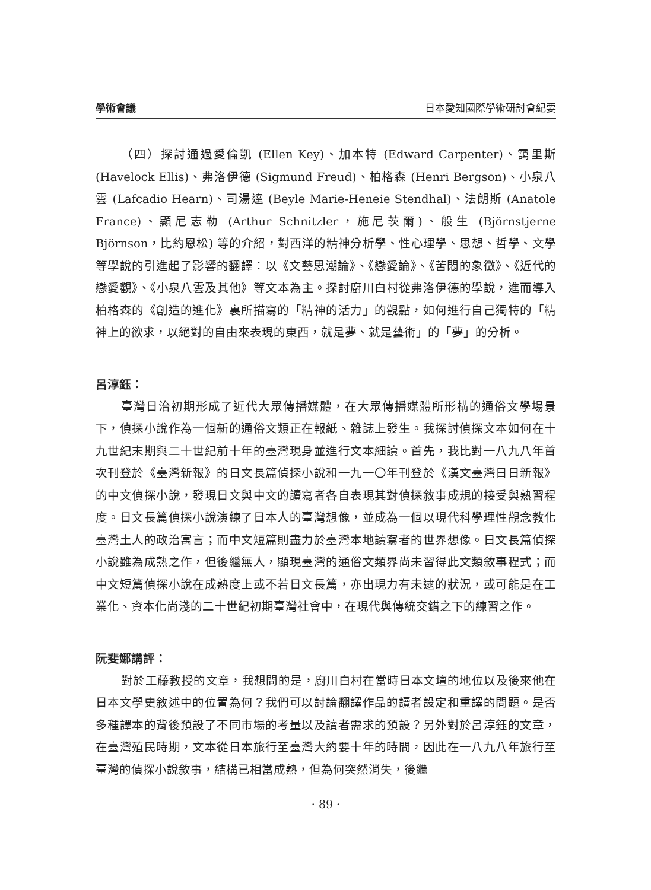學術會議 日本愛知國際學術研討會紀要
（四）探討通過愛倫凱 (Ellen Key)、加本特 (Edward Carpenter)、靄里斯 (Havelock Ellis)、弗洛伊德 (Sigmund Freud)、柏格森 (Henri Bergson)、小泉八雲 (Lafcadio Hearn)、司湯達 (Beyle Marie-Heneie Stendhal)、法朗斯 (Anatole France)、顯尼志勒 (Arthur Schnitzler，施尼茨爾)、般生 (Björnstjerne Björnson，比約恩松) 等的介紹，對西洋的精神分析學、性心理學、思想、哲學、文學等學說的引進起了影響的翻譯：以《文藝思潮論》、《戀愛論》、《苦悶的象徵》、《近代的戀愛觀》、《小泉八雲及其他》等文本為主。探討廚川白村從弗洛伊德的學說，進而導入柏格森的《創造的進化》裏所描寫的「精神的活力」的觀點，如何進行自己獨特的「精神上的欲求，以絕對的自由來表現的東西，就是夢、就是藝術」的「夢」的分析。
呂淳鈺：
臺灣日治初期形成了近代大眾傳播媒體，在大眾傳播媒體所形構的通俗文學場景下，偵探小說作為一個新的通俗文類正在報紙、雜誌上發生。我探討偵探文本如何在十九世紀末期與二十世紀前十年的臺灣現身並進行文本細讀。首先，我比對一八九八年首次刊登於《臺灣新報》的日文長篇偵探小說和一九一〇年刊登於《漢文臺灣日日新報》的中文偵探小說，發現日文與中文的讀寫者各自表現其對偵探敘事成規的接受與熟習程度。日文長篇偵探小說演練了日本人的臺灣想像，並成為一個以現代科學理性觀念教化臺灣土人的政治寓言；而中文短篇則盡力於臺灣本地讀寫者的世界想像。日文長篇偵探小說雖為成熟之作，但後繼無人，顯現臺灣的通俗文類界尚未習得此文類敘事程式；而中文短篇偵探小說在成熟度上或不若日文長篇，亦出現力有未逮的狀況，或可能是在工業化、資本化尚淺的二十世紀初期臺灣社會中，在現代與傳統交錯之下的練習之作。
阮斐娜講評：
對於工藤教授的文章，我想問的是，廚川白村在當時日本文壇的地位以及後來他在日本文學史敘述中的位置為何？我們可以討論翻譯作品的讀者設定和重譯的問題。是否多種譯本的背後預設了不同市場的考量以及讀者需求的預設？另外對於呂淳鈺的文章，在臺灣殖民時期，文本從日本旅行至臺灣大約要十年的時間，因此在一八九八年旅行至臺灣的偵探小說敘事，結構已相當成熟，但為何突然消失，後繼
· 89 ·